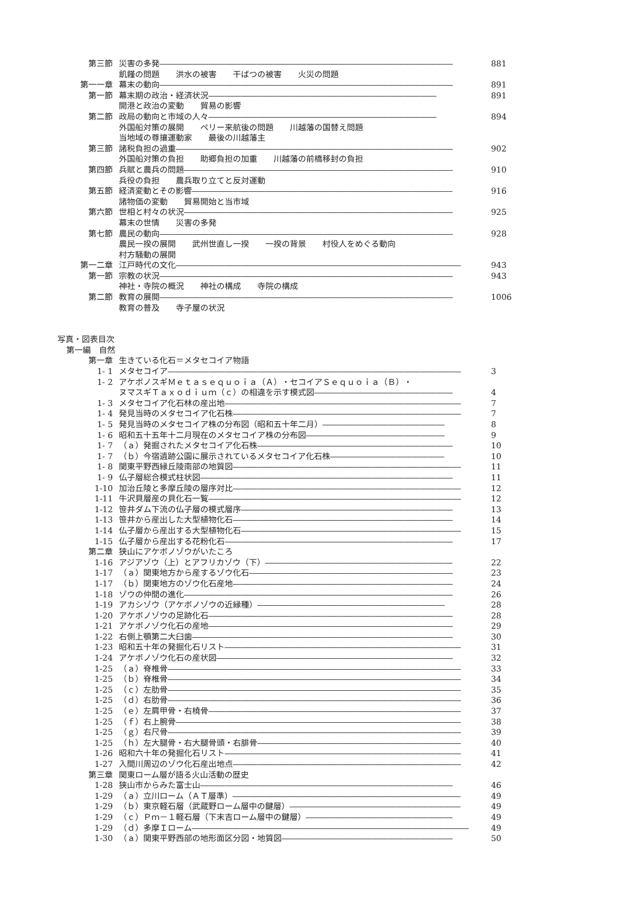第三節 災害の多発―――――――――――――――――――――――――――――――――――― 881
飢饉の問題　　洪水の被害　　干ばつの被害　　火災の問題
第一一章 幕末の動向―――――――――――――――――――――――――――――――――――― 891
第一節 幕末期の政治・経済状況―――――――――――――――――――――――――――― 891
開港と政治の変動　　貿易の影響
第二節 政局の動向と市域の人々―――――――――――――――――――――――――――― 894
外国船対策の展開　　ペリー来航後の問題　　川越藩の国替え問題
当地域の尊攘運動家　　最後の川越藩主
第三節 諸税負担の過重―――――――――――――――――――――――――――――――――― 902
外国船対策の負担　　助郷負担の加重　　川越藩の前橋移封の負担
第四節 兵賦と農兵の問題――――――――――――――――――――――――――――――――― 910
兵役の負担　　農兵取り立てと反対運動
第五節 経済変動とその影響―――――――――――――――――――――――――――――――― 916
諸物価の変動　　貿易開始と当市域
第六節 世相と村々の状況――――――――――――――――――――――――――――――――― 925
幕末の世情　　災害の多発
第七節 農民の動向―――――――――――――――――――――――――――――――――――― 928
農民一揆の展開　　武州世直し一揆　　一揆の背景　　村役人をめぐる動向
村方騒動の展開
第一二章 江戸時代の文化――――――――――――――――――――――――――――――――――― 943
第一節 宗教の状況―――――――――――――――――――――――――――――――――――― 943
神社・寺院の概況　　神社の構成　　寺院の構成
第二節 教育の展開―――――――――――――――――――――――――――――――――――― 1006
教育の普及　　寺子屋の状況
写真・図表目次
第一編　自然
第一章 生きている化石＝メタセコイア物語
1- 1 メタセコイア―――――――――――――――――――――――――――――――――――― 3
1- 2 アケボノスギＭｅｔａｓｅｑｕｏｉａ（Ａ）・セコイアＳｅｑｕｏｉａ（Ｂ）・
ヌマスギＴａｘｏｄｉｕｍ（ｃ）の相違を示す模式図――――――――――――――――― 4
1- 3 メタセコイア化石林の産出地――――――――――――――――――――――――――――― 7
1- 4 発見当時のメタセコイア化石株―――――――――――――――――――――――――――― 7
1- 5 発見当時のメタセコイア株の分布図（昭和五十年二月）――――――――――――――― 8
1- 6 昭和五十五年十二月現在のメタセコイア株の分布図――――――――――――――――― 9
1- 7 （ａ）発掘されたメタセコイア化石株―――――――――――――――――――――――― 10
1- 7 （ｂ）今宿遺跡公園に展示されているメタセコイア化石株―――――――――――――― 10
1- 8 関東平野西縁丘陵南部の地質図―――――――――――――――――――――――――――― 11
1- 9 仏子層総合模式柱状図――――――――――――――――――――――――――――――― 11
1-10 加治丘陵と多摩丘陵の層序対比―――――――――――――――――――――――――――― 12
1-11 牛沢貝層産の貝化石一覧――――――――――――――――――――――――――――――― 12
1-12 笹井ダム下流の仏子層の模式層序―――――――――――――――――――――――――― 13
1-13 笹井から産出した大型植物化石――――――――――――――――――――――――――― 14
1-14 仏子層から産出する大型植物化石――――――――――――――――――――――――――― 15
1-15 仏子層から産出する花粉化石―――――――――――――――――――――――――――― 17
第二章 狭山にアケボノゾウがいたころ
1-16 アジアゾウ（上）とアフリカゾウ（下）――――――――――――――――――――――― 22
1-17 （ａ）関東地方から産するゾウ化石――――――――――――――――――――――――― 23
1-17 （ｂ）関東地方のゾウ化石産地――――――――――――――――――――――――――― 24
1-18 ゾウの仲間の進化――――――――――――――――――――――――――――――――― 26
1-19 アカシゾウ（アケボノゾウの近縁種）――――――――――――――――――――――― 28
1-20 アケボノゾウの足跡化石―――――――――――――――――――――――――――――― 28
1-21 アケボノゾウ化石の産地―――――――――――――――――――――――――――――― 29
1-22 右側上顎第二大臼歯―――――――――――――――――――――――――――――――― 30
1-23 昭和五十年の発掘化石リスト――――――――――――――――――――――――――――― 31
1-24 アケボノゾウ化石の産状図――――――――――――――――――――――――――――― 32
1-25 （ａ）脊椎骨―――――――――――――――――――――――――――――――――――― 33
1-25 （ｂ）脊椎骨―――――――――――――――――――――――――――――――――――― 34
1-25 （ｃ）左肋骨―――――――――――――――――――――――――――――――――――― 35
1-25 （ｄ）右肋骨―――――――――――――――――――――――――――――――――――― 36
1-25 （ｅ）左肩甲骨・右橈骨――――――――――――――――――――――――――――――― 37
1-25 （ｆ）右上腕骨――――――――――――――――――――――――――――――――――― 38
1-25 （ｇ）右尺骨―――――――――――――――――――――――――――――――――――― 39
1-25 （ｈ）左大腿骨・右大腿骨頭・右腓骨――――――――――――――――――――――――― 40
1-26 昭和六十年の発掘化石リスト――――――――――――――――――――――――――――― 41
1-27 入間川周辺のゾウ化石産出地点―――――――――――――――――――――――――――― 42
第三章 関東ローム層が語る火山活動の歴史
1-28 狭山市からみた富士山――――――――――――――――――――――――――――――― 46
1-29 （ａ）立川ローム（ＡＴ層準）―――――――――――――――――――――――――――― 49
1-29 （ｂ）東京軽石層（武蔵野ローム層中の鍵層）――――――――――――――――――――― 49
1-29 （ｃ）Ｐｍ－１軽石層（下末吉ローム層中の鍵層）―――――――――――――――――― 49
1-29 （ｄ）多摩Ｉローム―――――――――――――――――――――――――――――――――― 49
1-30 （ａ）関東平野西部の地形面区分図・地質図――――――――――――――――――――― 50